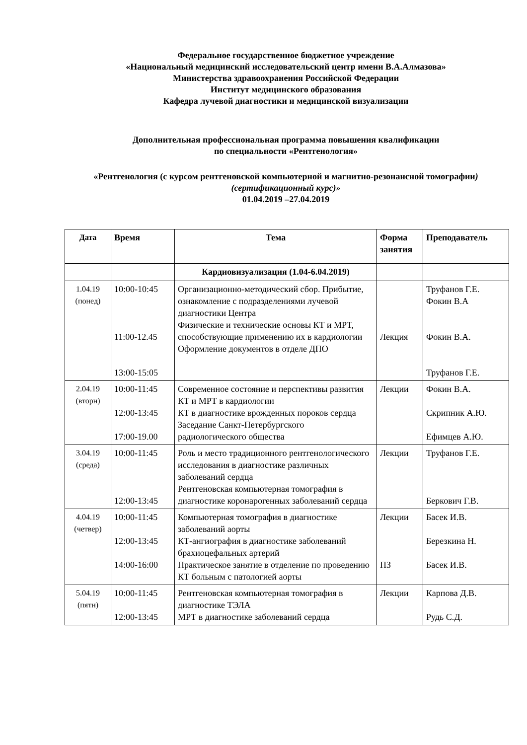Федеральное государственное бюджетное учреждение
«Национальный медицинский исследовательский центр имени В.А.Алмазова»
Министерства здравоохранения Российской Федерации
Институт медицинского образования
Кафедра лучевой диагностики и медицинской визуализации
Дополнительная профессиональная программа повышения квалификации
по специальности «Рентгенология»
«Рентгенология (с курсом рентгеновской компьютерной и магнитно-резонансной томографии) (сертификационный курс)»
01.04.2019 –27.04.2019
| Дата | Время | Тема | Форма занятия | Преподаватель |
| --- | --- | --- | --- | --- |
| | | Кардиовизуализация (1.04-6.04.2019) | | |
| 1.04.19 (понед) | 10:00-10:45 11:00-12.45 13:00-15:05 | Организационно-методический сбор. Прибытие, ознакомление с подразделениями лучевой диагностики Центра Физические и технические основы КТ и МРТ, способствующие применению их в кардиологии Оформление документов в отделе ДПО | Лекция | Труфанов Г.Е. Фокин В.А Фокин В.А. Труфанов Г.Е. |
| 2.04.19 (вторн) | 10:00-11:45 12:00-13:45 17:00-19.00 | Современное состояние и перспективы развития КТ и МРТ в кардиологии КТ в диагностике врожденных пороков сердца Заседание Санкт-Петербургского радиологического общества | Лекции | Фокин В.А. Скрипник А.Ю. Ефимцев А.Ю. |
| 3.04.19 (среда) | 10:00-11:45 12:00-13:45 | Роль и место традиционного рентгенологического исследования в диагностике различных заболеваний сердца Рентгеновская компьютерная томография в диагностике коронарогенных заболеваний сердца | Лекции | Труфанов Г.Е. Беркович Г.В. |
| 4.04.19 (четвер) | 10:00-11:45 12:00-13:45 14:00-16:00 | Компьютерная томография в диагностике заболеваний аорты КТ-ангиография в диагностике заболеваний брахиоцефальных артерий Практическое занятие в отделение по проведению КТ больным с патологией аорты | Лекции ПЗ | Басек И.В. Березкина Н. Басек И.В. |
| 5.04.19 (пятн) | 10:00-11:45 12:00-13:45 | Рентгеновская компьютерная томография в диагностике ТЭЛА МРТ в диагностике заболеваний сердца | Лекции | Карпова Д.В. Рудь С.Д. |